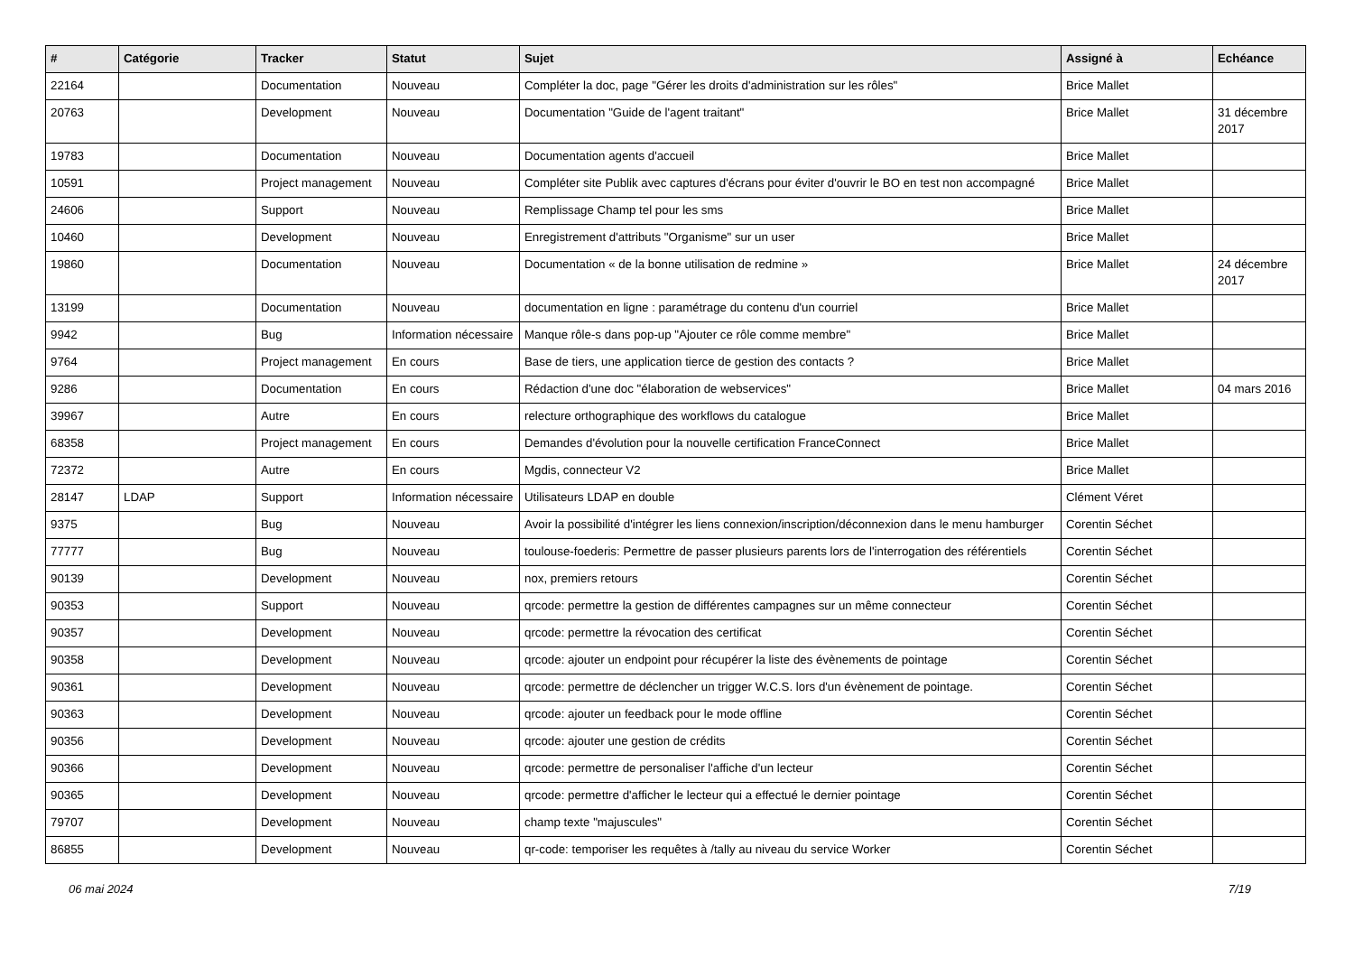| # | Catégorie | Tracker | Statut | Sujet | Assigné à | Echéance |
| --- | --- | --- | --- | --- | --- | --- |
| 22164 | | Documentation | Nouveau | Compléter la doc, page "Gérer les droits d'administration sur les rôles" | Brice Mallet | |
| 20763 | | Development | Nouveau | Documentation "Guide de l'agent traitant" | Brice Mallet | 31 décembre 2017 |
| 19783 | | Documentation | Nouveau | Documentation agents d'accueil | Brice Mallet | |
| 10591 | | Project management | Nouveau | Compléter site Publik avec captures d'écrans pour éviter d'ouvrir le BO en test non accompagné | Brice Mallet | |
| 24606 | | Support | Nouveau | Remplissage Champ tel pour les sms | Brice Mallet | |
| 10460 | | Development | Nouveau | Enregistrement d'attributs "Organisme" sur un user | Brice Mallet | |
| 19860 | | Documentation | Nouveau | Documentation « de la bonne utilisation de redmine » | Brice Mallet | 24 décembre 2017 |
| 13199 | | Documentation | Nouveau | documentation en ligne : paramétrage du contenu d'un courriel | Brice Mallet | |
| 9942 | | Bug | Information nécessaire | Manque rôle-s dans pop-up "Ajouter ce rôle comme membre" | Brice Mallet | |
| 9764 | | Project management | En cours | Base de tiers, une application tierce de gestion des contacts ? | Brice Mallet | |
| 9286 | | Documentation | En cours | Rédaction d'une doc "élaboration de webservices" | Brice Mallet | 04 mars 2016 |
| 39967 | | Autre | En cours | relecture orthographique des workflows du catalogue | Brice Mallet | |
| 68358 | | Project management | En cours | Demandes d'évolution pour la nouvelle certification FranceConnect | Brice Mallet | |
| 72372 | | Autre | En cours | Mgdis, connecteur V2 | Brice Mallet | |
| 28147 | LDAP | Support | Information nécessaire | Utilisateurs LDAP en double | Clément Véret | |
| 9375 | | Bug | Nouveau | Avoir la possibilité d'intégrer les liens connexion/inscription/déconnexion dans le menu hamburger | Corentin Séchet | |
| 77777 | | Bug | Nouveau | toulouse-foederis: Permettre de passer plusieurs parents lors de l'interrogation des référentiels | Corentin Séchet | |
| 90139 | | Development | Nouveau | nox, premiers retours | Corentin Séchet | |
| 90353 | | Support | Nouveau | qrcode: permettre la gestion de différentes campagnes sur un même connecteur | Corentin Séchet | |
| 90357 | | Development | Nouveau | qrcode: permettre la révocation des certificat | Corentin Séchet | |
| 90358 | | Development | Nouveau | qrcode: ajouter un endpoint pour récupérer la liste des évènements de pointage | Corentin Séchet | |
| 90361 | | Development | Nouveau | qrcode: permettre de déclencher un trigger W.C.S. lors d'un évènement de pointage. | Corentin Séchet | |
| 90363 | | Development | Nouveau | qrcode: ajouter un feedback pour le mode offline | Corentin Séchet | |
| 90356 | | Development | Nouveau | qrcode: ajouter une gestion de crédits | Corentin Séchet | |
| 90366 | | Development | Nouveau | qrcode: permettre de personaliser l'affiche d'un lecteur | Corentin Séchet | |
| 90365 | | Development | Nouveau | qrcode: permettre d'afficher le lecteur qui a effectué le dernier pointage | Corentin Séchet | |
| 79707 | | Development | Nouveau | champ texte "majuscules" | Corentin Séchet | |
| 86855 | | Development | Nouveau | qr-code: temporiser les requêtes à /tally au niveau du service Worker | Corentin Séchet | |
06 mai 2024 7/19